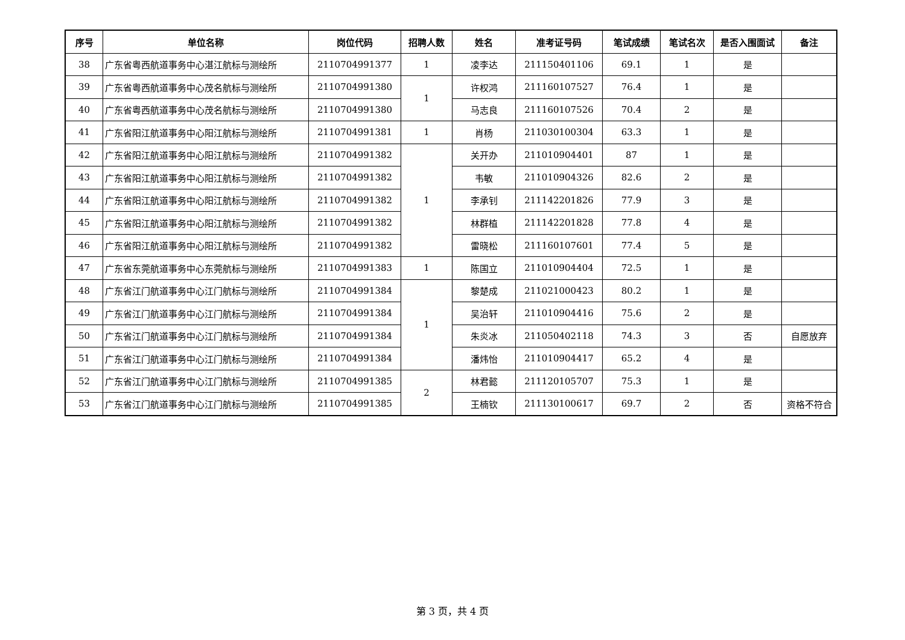| 序号 | 单位名称 | 岗位代码 | 招聘人数 | 姓名 | 准考证号码 | 笔试成绩 | 笔试名次 | 是否入围面试 | 备注 |
| --- | --- | --- | --- | --- | --- | --- | --- | --- | --- |
| 38 | 广东省粤西航道事务中心湛江航标与测绘所 | 2110704991377 | 1 | 凌李达 | 211150401106 | 69.1 | 1 | 是 | |
| 39 | 广东省粤西航道事务中心茂名航标与测绘所 | 2110704991380 | 1 | 许权鸿 | 211160107527 | 76.4 | 1 | 是 | |
| 40 | 广东省粤西航道事务中心茂名航标与测绘所 | 2110704991380 | | 马志良 | 211160107526 | 70.4 | 2 | 是 | |
| 41 | 广东省阳江航道事务中心阳江航标与测绘所 | 2110704991381 | 1 | 肖杨 | 211030100304 | 63.3 | 1 | 是 | |
| 42 | 广东省阳江航道事务中心阳江航标与测绘所 | 2110704991382 | 1 | 关开办 | 211010904401 | 87 | 1 | 是 | |
| 43 | 广东省阳江航道事务中心阳江航标与测绘所 | 2110704991382 | | 韦敏 | 211010904326 | 82.6 | 2 | 是 | |
| 44 | 广东省阳江航道事务中心阳江航标与测绘所 | 2110704991382 | | 李承钊 | 211142201826 | 77.9 | 3 | 是 | |
| 45 | 广东省阳江航道事务中心阳江航标与测绘所 | 2110704991382 | | 林群植 | 211142201828 | 77.8 | 4 | 是 | |
| 46 | 广东省阳江航道事务中心阳江航标与测绘所 | 2110704991382 | | 雷晓松 | 211160107601 | 77.4 | 5 | 是 | |
| 47 | 广东省东莞航道事务中心东莞航标与测绘所 | 2110704991383 | 1 | 陈国立 | 211010904404 | 72.5 | 1 | 是 | |
| 48 | 广东省江门航道事务中心江门航标与测绘所 | 2110704991384 | 1 | 黎楚成 | 211021000423 | 80.2 | 1 | 是 | |
| 49 | 广东省江门航道事务中心江门航标与测绘所 | 2110704991384 | | 吴治轩 | 211010904416 | 75.6 | 2 | 是 | |
| 50 | 广东省江门航道事务中心江门航标与测绘所 | 2110704991384 | | 朱炎冰 | 211050402118 | 74.3 | 3 | 否 | 自愿放弃 |
| 51 | 广东省江门航道事务中心江门航标与测绘所 | 2110704991384 | | 潘炜怡 | 211010904417 | 65.2 | 4 | 是 | |
| 52 | 广东省江门航道事务中心江门航标与测绘所 | 2110704991385 | 2 | 林君懿 | 211120105707 | 75.3 | 1 | 是 | |
| 53 | 广东省江门航道事务中心江门航标与测绘所 | 2110704991385 | | 王楠钦 | 211130100617 | 69.7 | 2 | 否 | 资格不符合 |
第 3 页，共 4 页